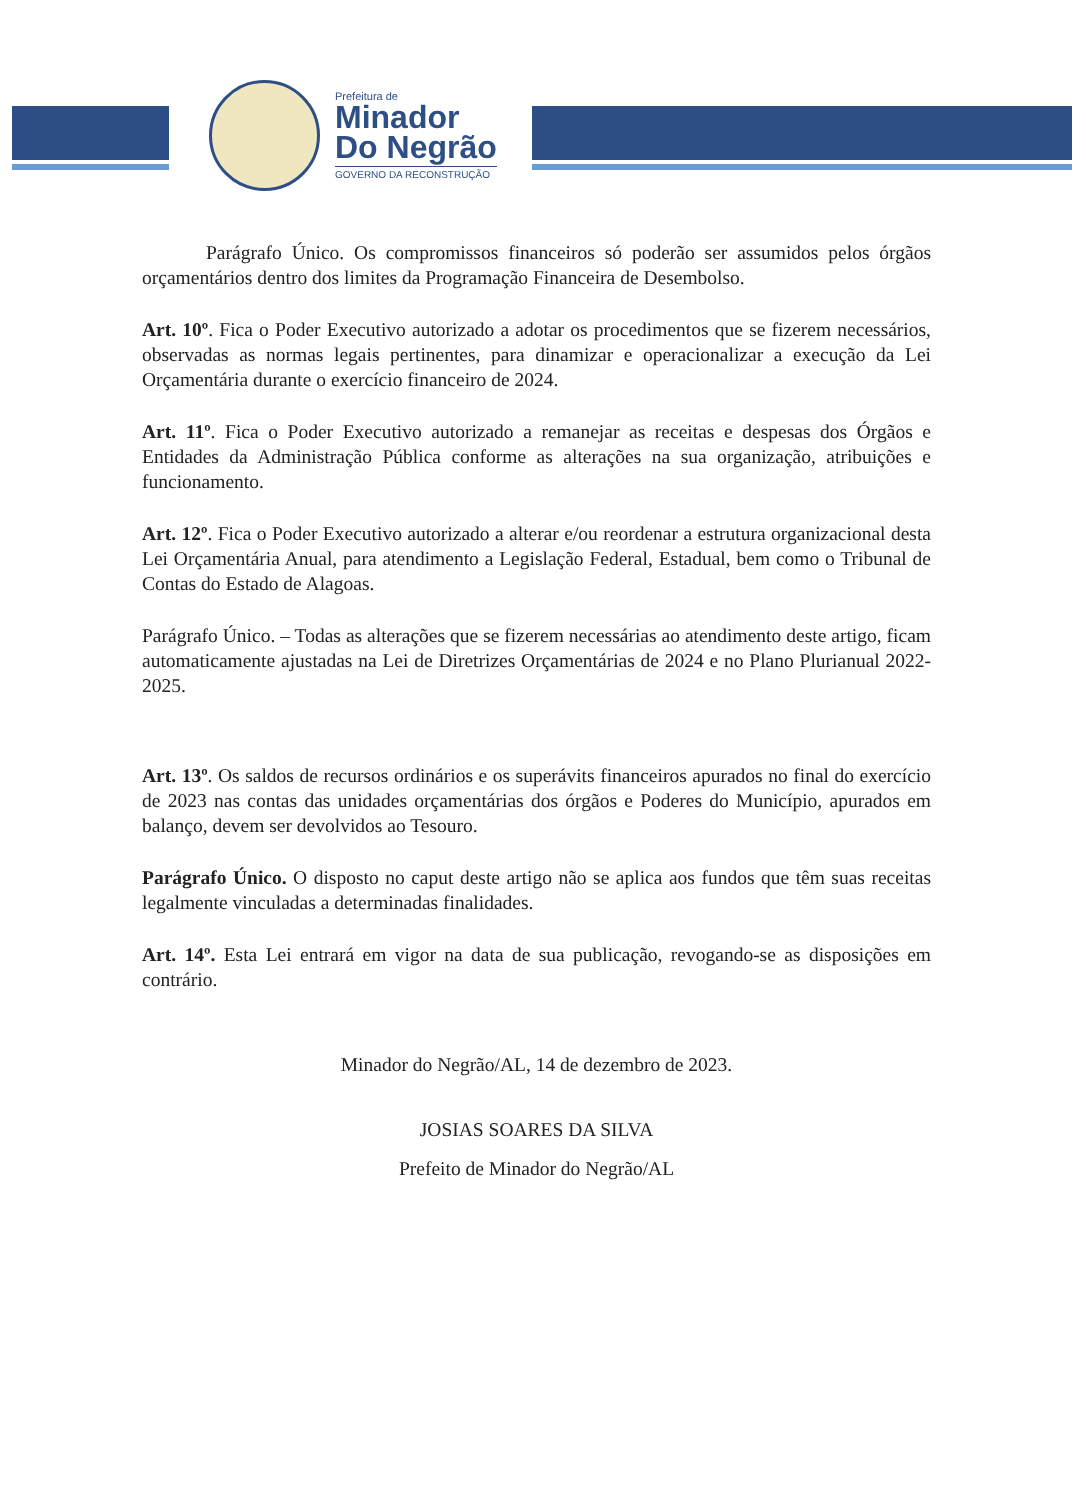Prefeitura de
Minador
Do Negrão
GOVERNO DA RECONSTRUÇÃO
Parágrafo Único. Os compromissos financeiros só poderão ser assumidos pelos órgãos orçamentários dentro dos limites da Programação Financeira de Desembolso.
Art. 10º. Fica o Poder Executivo autorizado a adotar os procedimentos que se fizerem necessários, observadas as normas legais pertinentes, para dinamizar e operacionalizar a execução da Lei Orçamentária durante o exercício financeiro de 2024.
Art. 11º. Fica o Poder Executivo autorizado a remanejar as receitas e despesas dos Órgãos e Entidades da Administração Pública conforme as alterações na sua organização, atribuições e funcionamento.
Art. 12º. Fica o Poder Executivo autorizado a alterar e/ou reordenar a estrutura organizacional desta Lei Orçamentária Anual, para atendimento a Legislação Federal, Estadual, bem como o Tribunal de Contas do Estado de Alagoas.
Parágrafo Único. – Todas as alterações que se fizerem necessárias ao atendimento deste artigo, ficam automaticamente ajustadas na Lei de Diretrizes Orçamentárias de 2024 e no Plano Plurianual 2022-2025.
Art. 13º. Os saldos de recursos ordinários e os superávits financeiros apurados no final do exercício de 2023 nas contas das unidades orçamentárias dos órgãos e Poderes do Município, apurados em balanço, devem ser devolvidos ao Tesouro.
Parágrafo Único. O disposto no caput deste artigo não se aplica aos fundos que têm suas receitas legalmente vinculadas a determinadas finalidades.
Art. 14º. Esta Lei entrará em vigor na data de sua publicação, revogando-se as disposições em contrário.
Minador do Negrão/AL, 14 de dezembro de 2023.
JOSIAS SOARES DA SILVA
Prefeito de Minador do Negrão/AL